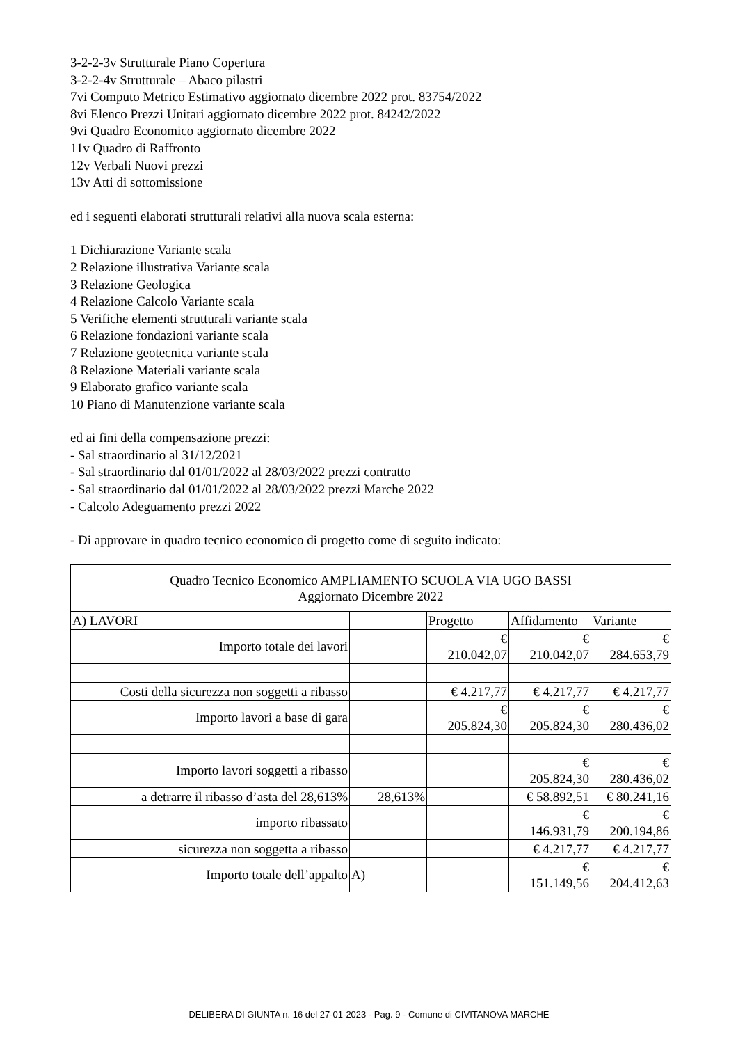3-2-2-3v Strutturale Piano Copertura
3-2-2-4v Strutturale – Abaco pilastri
7vi Computo Metrico Estimativo aggiornato dicembre 2022 prot. 83754/2022
8vi Elenco Prezzi Unitari aggiornato dicembre 2022 prot. 84242/2022
9vi Quadro Economico aggiornato dicembre 2022
11v Quadro di Raffronto
12v Verbali Nuovi prezzi
13v Atti di sottomissione
ed i seguenti elaborati strutturali relativi alla nuova scala esterna:
1 Dichiarazione Variante scala
2 Relazione illustrativa Variante scala
3 Relazione Geologica
4 Relazione Calcolo Variante scala
5 Verifiche elementi strutturali variante scala
6 Relazione fondazioni variante scala
7 Relazione geotecnica variante scala
8 Relazione Materiali variante scala
9 Elaborato grafico variante scala
10 Piano di Manutenzione variante scala
ed ai fini della compensazione prezzi:
- Sal straordinario al 31/12/2021
- Sal straordinario dal 01/01/2022 al 28/03/2022 prezzi contratto
- Sal straordinario dal 01/01/2022 al 28/03/2022 prezzi Marche 2022
- Calcolo Adeguamento prezzi 2022
- Di approvare in quadro tecnico economico di progetto come di seguito indicato:
| Quadro Tecnico Economico AMPLIAMENTO SCUOLA VIA UGO BASSI Aggiornato Dicembre 2022 | | | | |
| A) LAVORI | | Progetto | Affidamento | Variante |
| Importo totale dei lavori | | € 210.042,07 | € 210.042,07 | € 284.653,79 |
| Costi della sicurezza non soggetti a ribasso | | € 4.217,77 | € 4.217,77 | € 4.217,77 |
| Importo lavori a base di gara | | € 205.824,30 | € 205.824,30 | € 280.436,02 |
| Importo lavori soggetti a ribasso | | | € 205.824,30 | € 280.436,02 |
| a detrarre il ribasso d’asta del 28,613% | 28,613% | | € 58.892,51 | € 80.241,16 |
| importo ribassato | | | € 146.931,79 | € 200.194,86 |
| sicurezza non soggetta a ribasso | | | € 4.217,77 | € 4.217,77 |
| Importo totale dell’appalto | A) | | € 151.149,56 | € 204.412,63 |
DELIBERA DI GIUNTA n. 16 del 27-01-2023 - Pag. 9 - Comune di CIVITANOVA MARCHE